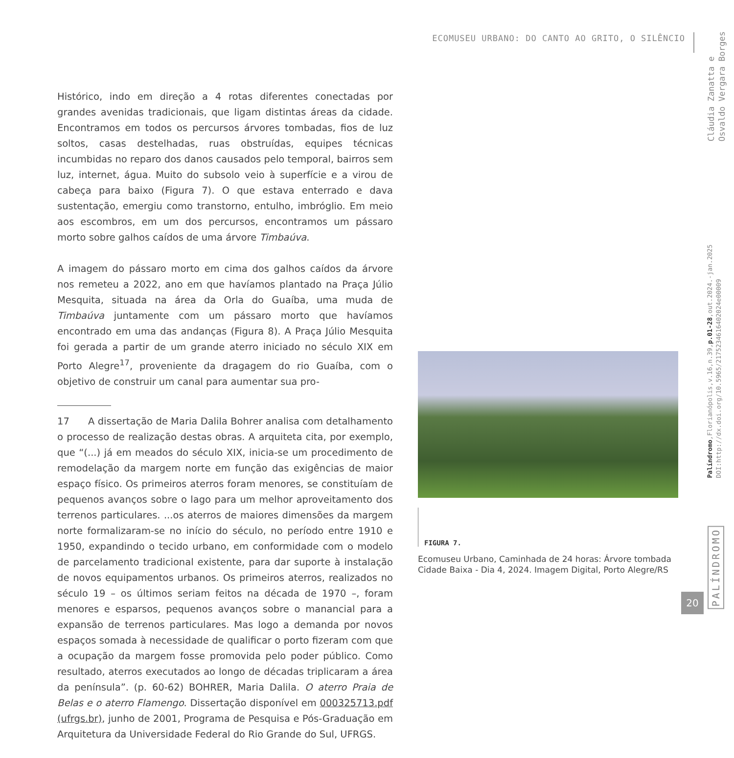ECOMUSEU URBANO: DO CANTO AO GRITO, O SILÊNCIO
Histórico, indo em direção a 4 rotas diferentes conectadas por grandes avenidas tradicionais, que ligam distintas áreas da cidade. Encontramos em todos os percursos árvores tombadas, fios de luz soltos, casas destelhadas, ruas obstruídas, equipes técnicas incumbidas no reparo dos danos causados pelo temporal, bairros sem luz, internet, água. Muito do subsolo veio à superfície e a virou de cabeça para baixo (Figura 7). O que estava enterrado e dava sustentação, emergiu como transtorno, entulho, imbróglio. Em meio aos escombros, em um dos percursos, encontramos um pássaro morto sobre galhos caídos de uma árvore Timbaúva.
A imagem do pássaro morto em cima dos galhos caídos da árvore nos remeteu a 2022, ano em que havíamos plantado na Praça Júlio Mesquita, situada na área da Orla do Guaíba, uma muda de Timbaúva juntamente com um pássaro morto que havíamos encontrado em uma das andanças (Figura 8). A Praça Júlio Mesquita foi gerada a partir de um grande aterro iniciado no século XIX em Porto Alegre<sup>17</sup>, proveniente da dragagem do rio Guaíba, com o objetivo de construir um canal para aumentar sua pro-
17 A dissertação de Maria Dalila Bohrer analisa com detalhamento o processo de realização destas obras. A arquiteta cita, por exemplo, que “(...) já em meados do século XIX, inicia-se um procedimento de remodelação da margem norte em função das exigências de maior espaço físico. Os primeiros aterros foram menores, se constituíam de pequenos avanços sobre o lago para um melhor aproveitamento dos terrenos particulares. ...os aterros de maiores dimensões da margem norte formalizaram-se no início do século, no período entre 1910 e 1950, expandindo o tecido urbano, em conformidade com o modelo de parcelamento tradicional existente, para dar suporte à instalação de novos equipamentos urbanos. Os primeiros aterros, realizados no século 19 – os últimos seriam feitos na década de 1970 –, foram menores e esparsos, pequenos avanços sobre o manancial para a expansão de terrenos particulares. Mas logo a demanda por novos espaços somada à necessidade de qualificar o porto fizeram com que a ocupação da margem fosse promovida pelo poder público. Como resultado, aterros executados ao longo de décadas triplicaram a área da península”. (p. 60-62) BOHRER, Maria Dalila. O aterro Praia de Belas e o aterro Flamengo. Dissertação disponível em 000325713.pdf (ufrgs.br), junho de 2001, Programa de Pesquisa e Pós-Graduação em Arquitetura da Universidade Federal do Rio Grande do Sul, UFRGS.
FIGURA 7.
Ecomuseu Urbano, Caminhada de 24 horas: Árvore tombada Cidade Baixa - Dia 4, 2024. Imagem Digital, Porto Alegre/RS
Cláudia Zanatta e
Osvaldo Vergara Borges
Palíndromo,Florianópolis,v.16,n.39,p.01-28,out.2024.-jan.2025
DOI:http://dx.doi.org/10.5965/2175234616402024e00009
PALÍNDROMO
20